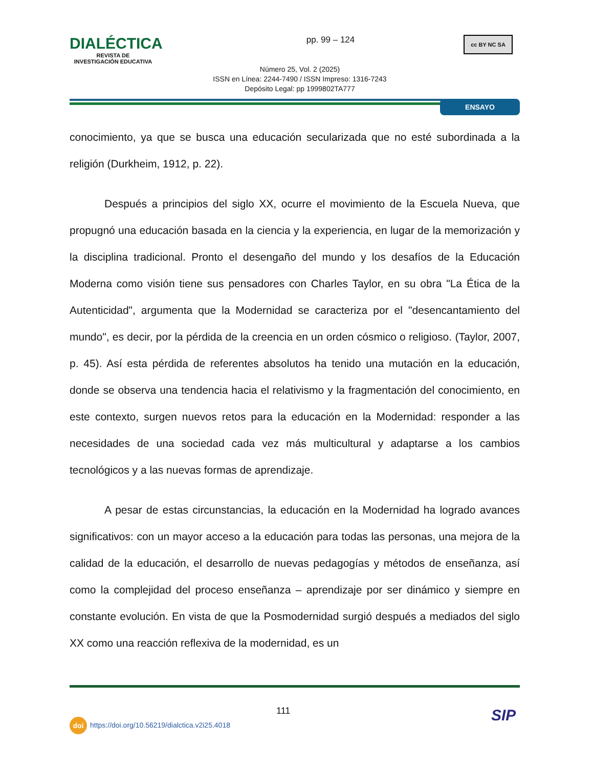DIALÉCTICA
REVISTA DE
INVESTIGACIÓN EDUCATIVA
pp. 99 – 124 cc BY NC SA
Número 25, Vol. 2 (2025)
ISSN en Línea: 2244-7490 / ISSN Impreso: 1316-7243
Depósito Legal: pp 1999802TA777
ENSAYO
conocimiento, ya que se busca una educación secularizada que no esté subordinada a la religión (Durkheim, 1912, p. 22).
Después a principios del siglo XX, ocurre el movimiento de la Escuela Nueva, que propugnó una educación basada en la ciencia y la experiencia, en lugar de la memorización y la disciplina tradicional. Pronto el desengaño del mundo y los desafíos de la Educación Moderna como visión tiene sus pensadores con Charles Taylor, en su obra "La Ética de la Autenticidad", argumenta que la Modernidad se caracteriza por el "desencantamiento del mundo", es decir, por la pérdida de la creencia en un orden cósmico o religioso. (Taylor, 2007, p. 45). Así esta pérdida de referentes absolutos ha tenido una mutación en la educación, donde se observa una tendencia hacia el relativismo y la fragmentación del conocimiento, en este contexto, surgen nuevos retos para la educación en la Modernidad: responder a las necesidades de una sociedad cada vez más multicultural y adaptarse a los cambios tecnológicos y a las nuevas formas de aprendizaje.
A pesar de estas circunstancias, la educación en la Modernidad ha logrado avances significativos: con un mayor acceso a la educación para todas las personas, una mejora de la calidad de la educación, el desarrollo de nuevas pedagogías y métodos de enseñanza, así como la complejidad del proceso enseñanza – aprendizaje por ser dinámico y siempre en constante evolución. En vista de que la Posmodernidad surgió después a mediados del siglo XX como una reacción reflexiva de la modernidad, es un
111
doi https://doi.org/10.56219/dialctica.v2i25.4018
SIP